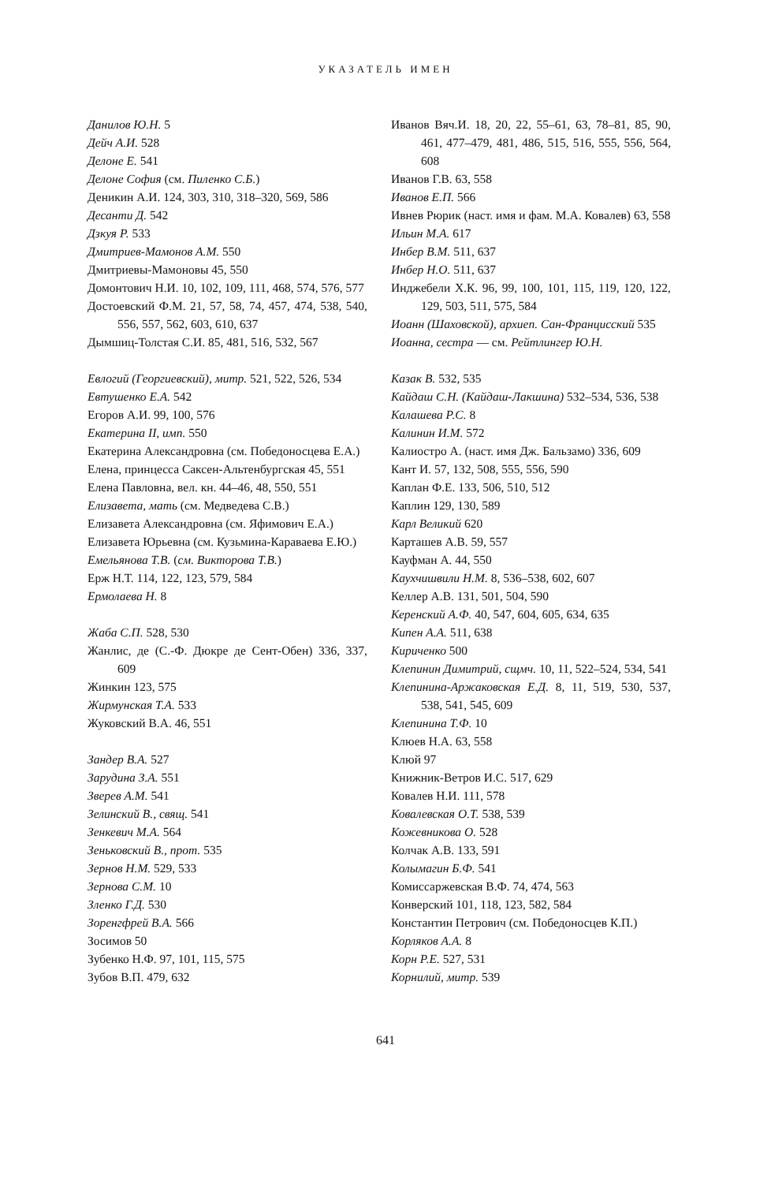УКАЗАТЕЛЬ ИМЕН
Данилов Ю.Н. 5
Дейч А.И. 528
Делоне Е. 541
Делоне София (см. Пиленко С.Б.)
Деникин А.И. 124, 303, 310, 318–320, 569, 586
Десанти Д. 542
Дзкуя Р. 533
Дмитриев-Мамонов А.М. 550
Дмитриевы-Мамоновы 45, 550
Домонтович Н.И. 10, 102, 109, 111, 468, 574, 576, 577
Достоевский Ф.М. 21, 57, 58, 74, 457, 474, 538, 540, 556, 557, 562, 603, 610, 637
Дымшиц-Толстая С.И. 85, 481, 516, 532, 567
Евлогий (Георгиевский), митр. 521, 522, 526, 534
Евтушенко Е.А. 542
Егоров А.И. 99, 100, 576
Екатерина II, имп. 550
Екатерина Александровна (см. Победоносцева Е.А.)
Елена, принцесса Саксен-Альтенбургская 45, 551
Елена Павловна, вел. кн. 44–46, 48, 550, 551
Елизавета, мать (см. Медведева С.В.)
Елизавета Александровна (см. Яфимович Е.А.)
Елизавета Юрьевна (см. Кузьмина-Караваева Е.Ю.)
Емельянова Т.В. (см. Викторова Т.В.)
Ерж Н.Т. 114, 122, 123, 579, 584
Ермолаева Н. 8
Жаба С.П. 528, 530
Жанлис, де (С.-Ф. Дюкре де Сент-Обен) 336, 337, 609
Жинкин 123, 575
Жирмунская Т.А. 533
Жуковский В.А. 46, 551
Зандер В.А. 527
Зарудина З.А. 551
Зверев А.М. 541
Зелинский В., свящ. 541
Зенкевич М.А. 564
Зеньковский В., прот. 535
Зернов Н.М. 529, 533
Зернова С.М. 10
Зленко Г.Д. 530
Зоренгфрей В.А. 566
Зосимов 50
Зубенко Н.Ф. 97, 101, 115, 575
Зубов В.П. 479, 632
Иванов Вяч.И. 18, 20, 22, 55–61, 63, 78–81, 85, 90, 461, 477–479, 481, 486, 515, 516, 555, 556, 564, 608
Иванов Г.В. 63, 558
Иванов Е.П. 566
Ивнев Рюрик (наст. имя и фам. М.А. Ковалев) 63, 558
Ильин М.А. 617
Инбер В.М. 511, 637
Инбер Н.О. 511, 637
Инджебели Х.К. 96, 99, 100, 101, 115, 119, 120, 122, 129, 503, 511, 575, 584
Иоанн (Шаховской), архиеп. Сан-Францисский 535
Иоанна, сестра — см. Рейтлингер Ю.Н.
Казак В. 532, 535
Кайдаш С.Н. (Кайдаш-Лакшина) 532–534, 536, 538
Калашева Р.С. 8
Калинин И.М. 572
Калиостро А. (наст. имя Дж. Бальзамо) 336, 609
Кант И. 57, 132, 508, 555, 556, 590
Каплан Ф.Е. 133, 506, 510, 512
Каплин 129, 130, 589
Карл Великий 620
Карташев А.В. 59, 557
Кауфман А. 44, 550
Каухчишвили Н.М. 8, 536–538, 602, 607
Келлер А.В. 131, 501, 504, 590
Керенский А.Ф. 40, 547, 604, 605, 634, 635
Кипен А.А. 511, 638
Кириченко 500
Клепинин Димитрий, сщмч. 10, 11, 522–524, 534, 541
Клепинина-Аржаковская Е.Д. 8, 11, 519, 530, 537, 538, 541, 545, 609
Клепинина Т.Ф. 10
Клюев Н.А. 63, 558
Клюй 97
Книжник-Ветров И.С. 517, 629
Ковалев Н.И. 111, 578
Ковалевская О.Т. 538, 539
Кожевникова О. 528
Колчак А.В. 133, 591
Колымагин Б.Ф. 541
Комиссаржевская В.Ф. 74, 474, 563
Конверский 101, 118, 123, 582, 584
Константин Петрович (см. Победоносцев К.П.)
Корляков А.А. 8
Корн Р.Е. 527, 531
Корнилий, митр. 539
641